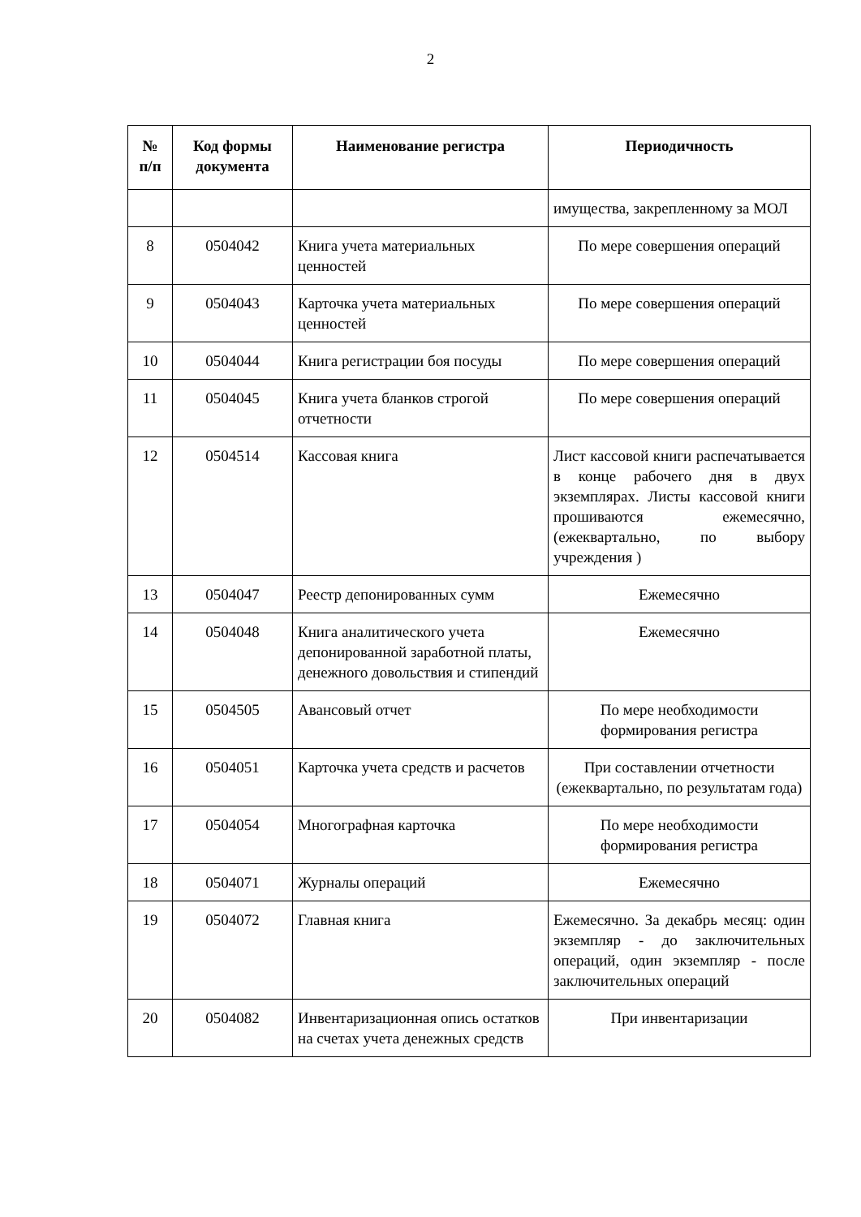2
| № п/п | Код формы документа | Наименование регистра | Периодичность |
| --- | --- | --- | --- |
| | | | имущества, закрепленному за МОЛ |
| 8 | 0504042 | Книга учета материальных ценностей | По мере совершения операций |
| 9 | 0504043 | Карточка учета материальных ценностей | По мере совершения операций |
| 10 | 0504044 | Книга регистрации боя посуды | По мере совершения операций |
| 11 | 0504045 | Книга учета бланков строгой отчетности | По мере совершения операций |
| 12 | 0504514 | Кассовая книга | Лист кассовой книги распечатывается в конце рабочего дня в двух экземплярах. Листы кассовой книги прошиваются ежемесячно, (ежеквартально, по выбору учреждения ) |
| 13 | 0504047 | Реестр депонированных сумм | Ежемесячно |
| 14 | 0504048 | Книга аналитического учета депонированной заработной платы, денежного довольствия и стипендий | Ежемесячно |
| 15 | 0504505 | Авансовый отчет | По мере необходимости формирования регистра |
| 16 | 0504051 | Карточка учета средств и расчетов | При составлении отчетности (ежеквартально, по результатам года) |
| 17 | 0504054 | Многографная карточка | По мере необходимости формирования регистра |
| 18 | 0504071 | Журналы операций | Ежемесячно |
| 19 | 0504072 | Главная книга | Ежемесячно. За декабрь месяц: один экземпляр - до заключительных операций, один экземпляр - после заключительных операций |
| 20 | 0504082 | Инвентаризационная опись остатков на счетах учета денежных средств | При инвентаризации |